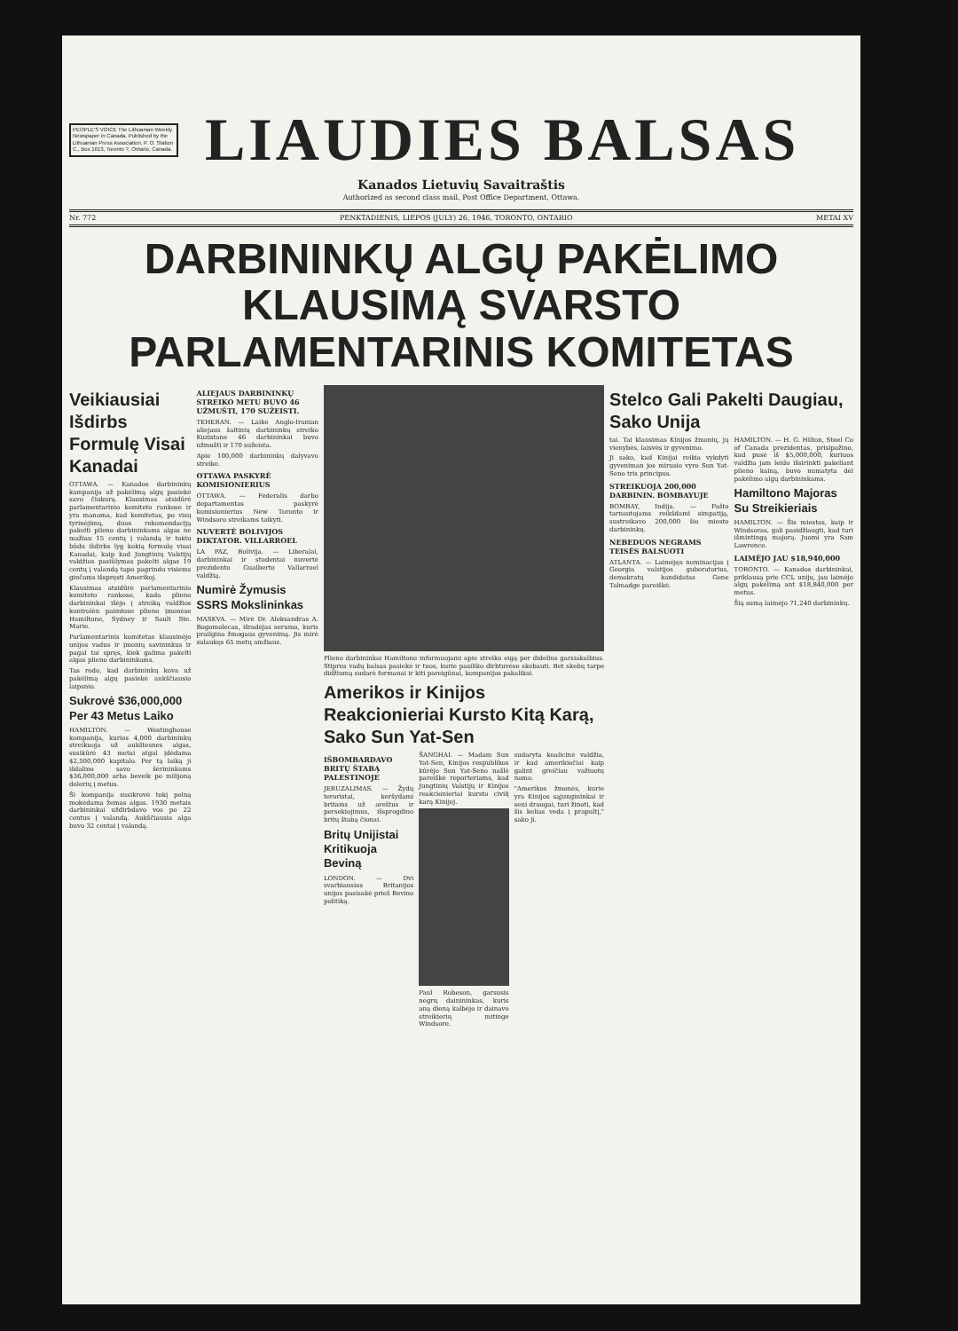PEOPLE'S VOICE The Lithuanian Weekly Newspaper in Canada. Published by the Lithuanian Press Association, P. O. Station C., Box 1013, Toronto ?, Ontario, Canada.
LIAUDIES BALSAS
Kanados Lietuvių Savaitraštis
Authorized as second class mail, Post Office Department, Ottawa.
Nr. 772 PENKTADIENIS, LIEPOS (JULY) 26, 1946, TORONTO, ONTARIO METAI XV
DARBININKŲ ALGŲ PAKĖLIMO KLAUSIMĄ SVARSTO PARLAMENTARINIS KOMITETAS
Veikiausiai Išdirbs Formulę Visai Kanadai
OTTAWA. — Kanados darbininkų kampanija už pakėlimą algų pasiekė savo čiukurą. Klausimas atsidūrė parlamentarinio komiteto rankose ir yra manoma, kad komitetas, po visų tyrinėjimų, duos rekomendaciją pakelti plieno darbininkams algas ne mažiau 15 centų į valandą ir tokiu būdu išdirbs lyg kokią formulę visai Kanadai, kaip kad Jungtinių Valstijų valdžios pasiūlymas pakelti algas 19 centų į valandą tapo pagrindu visiems ginčams išspręsti Amerikoj.
Klausimas atsidūrė parlamentarinio komiteto rankose, kada plieno darbininkai išėjo į streiką valdžios kontrolėn paimtose plieno įmonėse Hamiltone, Sydney ir Sault Ste. Marie.
Parlamentarinis komitetas klausinėjo unijos vadus ir įmonių savininkus ir pagal tai spręs, kiek galima pakelti algas plieno darbininkams.
Tas rodo, kad darbininkų kova už pakėlimą algų pasiekė aukščiausio laipsnio.
Sukrovė $36,000,000 Per 43 Metus Laiko
HAMILTON. — Westinghouse kompanija, kurios 4,000 darbininkų streikuoja už aukštesnes algas, susikūrė 43 metai atgal įdėdama $2,500,000 kapitalo. Per tą laiką ji išdalino savo šėrininkams $36,000,000 arba beveik po milijoną dolerių į metus.
Ši kompanija susikrovė tokį pelną mokėdama žemas algas. 1930 metais darbininkai uždirbdavo vos po 22 centus į valandą. Aukščiausia alga buvo 32 centai į valandą.
ALIEJAUS DARBININKŲ STREIKO METU BUVO 46 UŽMUŠTI, 170 SUŽEISTI.
TEHERAN. — Laike Anglo-Iranian aliejaus šaltinių darbininkų streiko Kuzistane 46 darbininkai buvo užmušti ir 170 sužeista.
Apie 100,000 darbininkų dalyvavo streike.
OTTAWA PASKYRĖ KOMISIONIERIUS
OTTAWA. — Federalis darbo departamentas paskyrė komisionierius New Toronto ir Windsoro streikams taikyti.
NUVERTĖ BOLIVIJOS DIKTATOR. VILLARROEL
LA PAZ, Bolivija. — Liberalai, darbininkai ir studentai nuvertė prezidento Gualberto Vallarroel valdžią.
Numirė Žymusis SSRS Mokslininkas
MASKVA. — Mirė Dr. Aleksandras A. Bogomolecas, išradėjas serumo, kuris prailgina žmogaus gyvenimą. Jis mirė sulaukęs 65 metų amžiaus.
Plieno darbininkai Hamiltone informuojami apie streiko eigą per didelius garsiakalbius. Stiprus vadų balsas pasiekė ir tuos, kurie pasiliko dirbtuvėse skebauti. Bet skebų tarpe didžiumą sudarė formanai ir kiti pareigūnai, kompanijos pakalikai.
Amerikos ir Kinijos Reakcionieriai Kursto Kitą Karą, Sako Sun Yat-Sen
IŠBOMBARDAVO BRITŲ ŠTABĄ PALESTINOJE
JERUZALIMAS. — Žydų teroristai, keršydami britams už areštus ir persekiojimus, išsprogdino britų štabą čionai.
Britų Unijistai Kritikuoja Beviną
LONDON. — Dvi svarbiausios Britanijos unijos pasisakė prieš Bevino politiką.
ŠANGHAI. — Madam Sun Yat-Sen, Kinijos respublikos kūrėjo Sun Yat-Seno našlė pareiškė reporteriams, kad Jungtinių Valstijų ir Kinijos reakcionieriai kursto civilį karą Kinijoj.
Paul Robeson, garsusis negrų dainininkas, kuris aną dieną kalbėjo ir dainavo streikierių mitinge Windsore.
sudaryta koalicinė valdžia, ir kad amerikiečiai kaip galint greičiau važiuotų namo.
"Amerikos žmonės, kurie yra Kinijos sąjungininkai ir seni draugai, turi žinoti, kad šis kelias veda į prapultį," sako ji.
Stelco Gali Pakelti Daugiau, Sako Unija
tai. Tai klausimas Kinijos žmonių, jų vienybės, laisvės ir gyvenimo.
Ji sako, kad Kinijai reikia vykdyti gyveniman jos mirusio vyro Sun Yat-Seno tris principus.
STREIKUOJA 200,000 DARBININ. BOMBAYUJE
BOMBAY, Indija. — Pašto tarnautojams reikšdami simpatiją, sustreikavo 200,000 šio miesto darbininkų.
NEBEDUOS NEGRAMS TEISĖS BALSUOTI
ATLANTA. — Laimėjęs nominacijas į Georgia valstijos guberatorius, demokratų kandidatas Gene Talmadge pareiškė.
HAMILTON. — H. G. Hilton, Steel Co of Canada prezidentas, prisipažino, kad pusė iš $5,000,000, kuriuos valdžia jam leido išsirinkti pakeliant plieno kainą, buvo numatyta dėl pakėlimo algų darbininkams.
Hamiltono Majoras Su Streikieriais
HAMILTON. — Šis miestas, kaip ir Windsoras, gali pasidžiaugti, kad turi išmintingą majorą. Juomi yra Sam Lawrence.
LAIMĖJO JAU $18,940,000
TORONTO. — Kanados darbininkai, priklausą prie CCL unijų, jau laimėjo algų pakėlimą ant $18,840,000 per metus.
Šią sumą laimėjo 71,240 darbininkų.